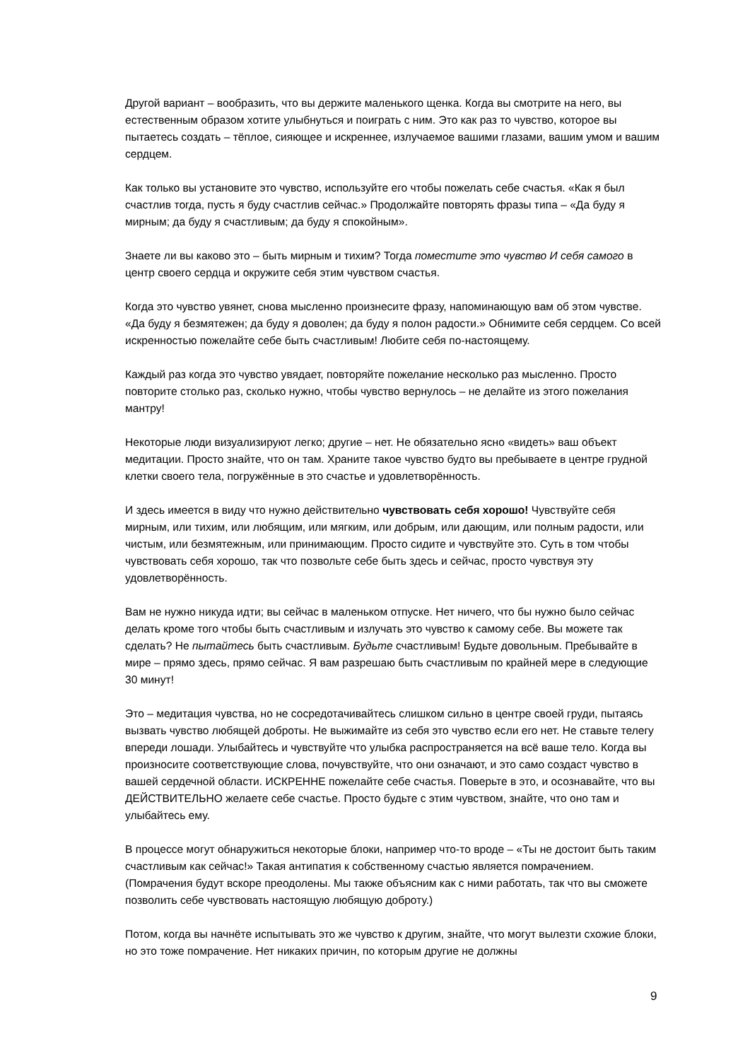Другой вариант – вообразить, что вы держите маленького щенка. Когда вы смотрите на него, вы естественным образом хотите улыбнуться и поиграть с ним. Это как раз то чувство, которое вы пытаетесь создать – тёплое, сияющее и искреннее, излучаемое вашими глазами, вашим умом и вашим сердцем.
Как только вы установите это чувство, используйте его чтобы пожелать себе счастья. «Как я был счастлив тогда, пусть я буду счастлив сейчас.» Продолжайте повторять фразы типа – «Да буду я мирным; да буду я счастливым; да буду я спокойным».
Знаете ли вы каково это – быть мирным и тихим? Тогда поместите это чувство И себя самого в центр своего сердца и окружите себя этим чувством счастья.
Когда это чувство увянет, снова мысленно произнесите фразу, напоминающую вам об этом чувстве. «Да буду я безмятежен; да буду я доволен; да буду я полон радости.» Обнимите себя сердцем. Со всей искренностью пожелайте себе быть счастливым! Любите себя по-настоящему.
Каждый раз когда это чувство увядает, повторяйте пожелание несколько раз мысленно. Просто повторите столько раз, сколько нужно, чтобы чувство вернулось – не делайте из этого пожелания мантру!
Некоторые люди визуализируют легко; другие – нет. Не обязательно ясно «видеть» ваш объект медитации. Просто знайте, что он там. Храните такое чувство будто вы пребываете в центре грудной клетки своего тела, погружённые в это счастье и удовлетворённость.
И здесь имеется в виду что нужно действительно чувствовать себя хорошо! Чувствуйте себя мирным, или тихим, или любящим, или мягким, или добрым, или дающим, или полным радости, или чистым, или безмятежным, или принимающим. Просто сидите и чувствуйте это. Суть в том чтобы чувствовать себя хорошо, так что позвольте себе быть здесь и сейчас, просто чувствуя эту удовлетворённость.
Вам не нужно никуда идти; вы сейчас в маленьком отпуске. Нет ничего, что бы нужно было сейчас делать кроме того чтобы быть счастливым и излучать это чувство к самому себе. Вы можете так сделать? Не пытайтесь быть счастливым. Будьте счастливым! Будьте довольным. Пребывайте в мире – прямо здесь, прямо сейчас. Я вам разрешаю быть счастливым по крайней мере в следующие 30 минут!
Это – медитация чувства, но не сосредотачивайтесь слишком сильно в центре своей груди, пытаясь вызвать чувство любящей доброты. Не выжимайте из себя это чувство если его нет. Не ставьте телегу впереди лошади. Улыбайтесь и чувствуйте что улыбка распространяется на всё ваше тело. Когда вы произносите соответствующие слова, почувствуйте, что они означают, и это само создаст чувство в вашей сердечной области. ИСКРЕННЕ пожелайте себе счастья. Поверьте в это, и осознавайте, что вы ДЕЙСТВИТЕЛЬНО желаете себе счастье. Просто будьте с этим чувством, знайте, что оно там и улыбайтесь ему.
В процессе могут обнаружиться некоторые блоки, например что-то вроде – «Ты не достоит быть таким счастливым как сейчас!» Такая антипатия к собственному счастью является помрачением. (Помрачения будут вскоре преодолены. Мы также объясним как с ними работать, так что вы сможете позволить себе чувствовать настоящую любящую доброту.)
Потом, когда вы начнёте испытывать это же чувство к другим, знайте, что могут вылезти схожие блоки, но это тоже помрачение. Нет никаких причин, по которым другие не должны
9